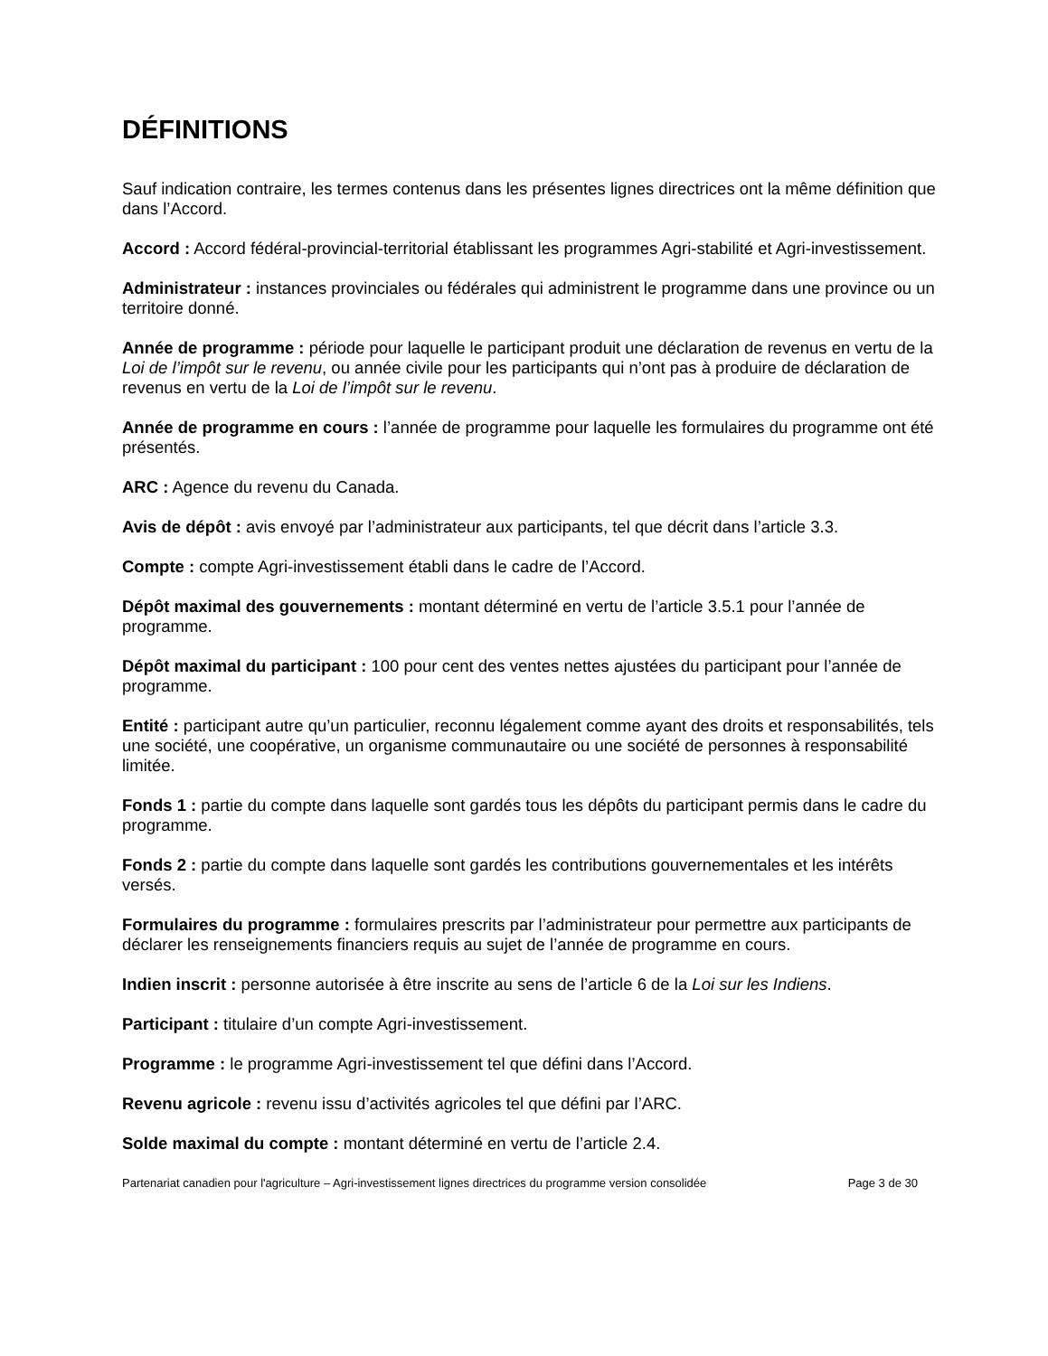DÉFINITIONS
Sauf indication contraire, les termes contenus dans les présentes lignes directrices ont la même définition que dans l’Accord.
Accord : Accord fédéral-provincial-territorial établissant les programmes Agri-stabilité et Agri-investissement.
Administrateur : instances provinciales ou fédérales qui administrent le programme dans une province ou un territoire donné.
Année de programme : période pour laquelle le participant produit une déclaration de revenus en vertu de la Loi de l’impôt sur le revenu, ou année civile pour les participants qui n’ont pas à produire de déclaration de revenus en vertu de la Loi de l’impôt sur le revenu.
Année de programme en cours : l’année de programme pour laquelle les formulaires du programme ont été présentés.
ARC : Agence du revenu du Canada.
Avis de dépôt : avis envoyé par l’administrateur aux participants, tel que décrit dans l’article 3.3.
Compte : compte Agri-investissement établi dans le cadre de l’Accord.
Dépôt maximal des gouvernements : montant déterminé en vertu de l’article 3.5.1 pour l’année de programme.
Dépôt maximal du participant : 100 pour cent des ventes nettes ajustées du participant pour l’année de programme.
Entité : participant autre qu’un particulier, reconnu légalement comme ayant des droits et responsabilités, tels une société, une coopérative, un organisme communautaire ou une société de personnes à responsabilité limitée.
Fonds 1 : partie du compte dans laquelle sont gardés tous les dépôts du participant permis dans le cadre du programme.
Fonds 2 : partie du compte dans laquelle sont gardés les contributions gouvernementales et les intérêts versés.
Formulaires du programme : formulaires prescrits par l’administrateur pour permettre aux participants de déclarer les renseignements financiers requis au sujet de l’année de programme en cours.
Indien inscrit : personne autorisée à être inscrite au sens de l’article 6 de la Loi sur les Indiens.
Participant : titulaire d’un compte Agri-investissement.
Programme : le programme Agri-investissement tel que défini dans l’Accord.
Revenu agricole : revenu issu d’activités agricoles tel que défini par l’ARC.
Solde maximal du compte : montant déterminé en vertu de l’article 2.4.
Partenariat canadien pour l'agriculture – Agri-investissement lignes directrices du programme version consolidée Page 3 de 30